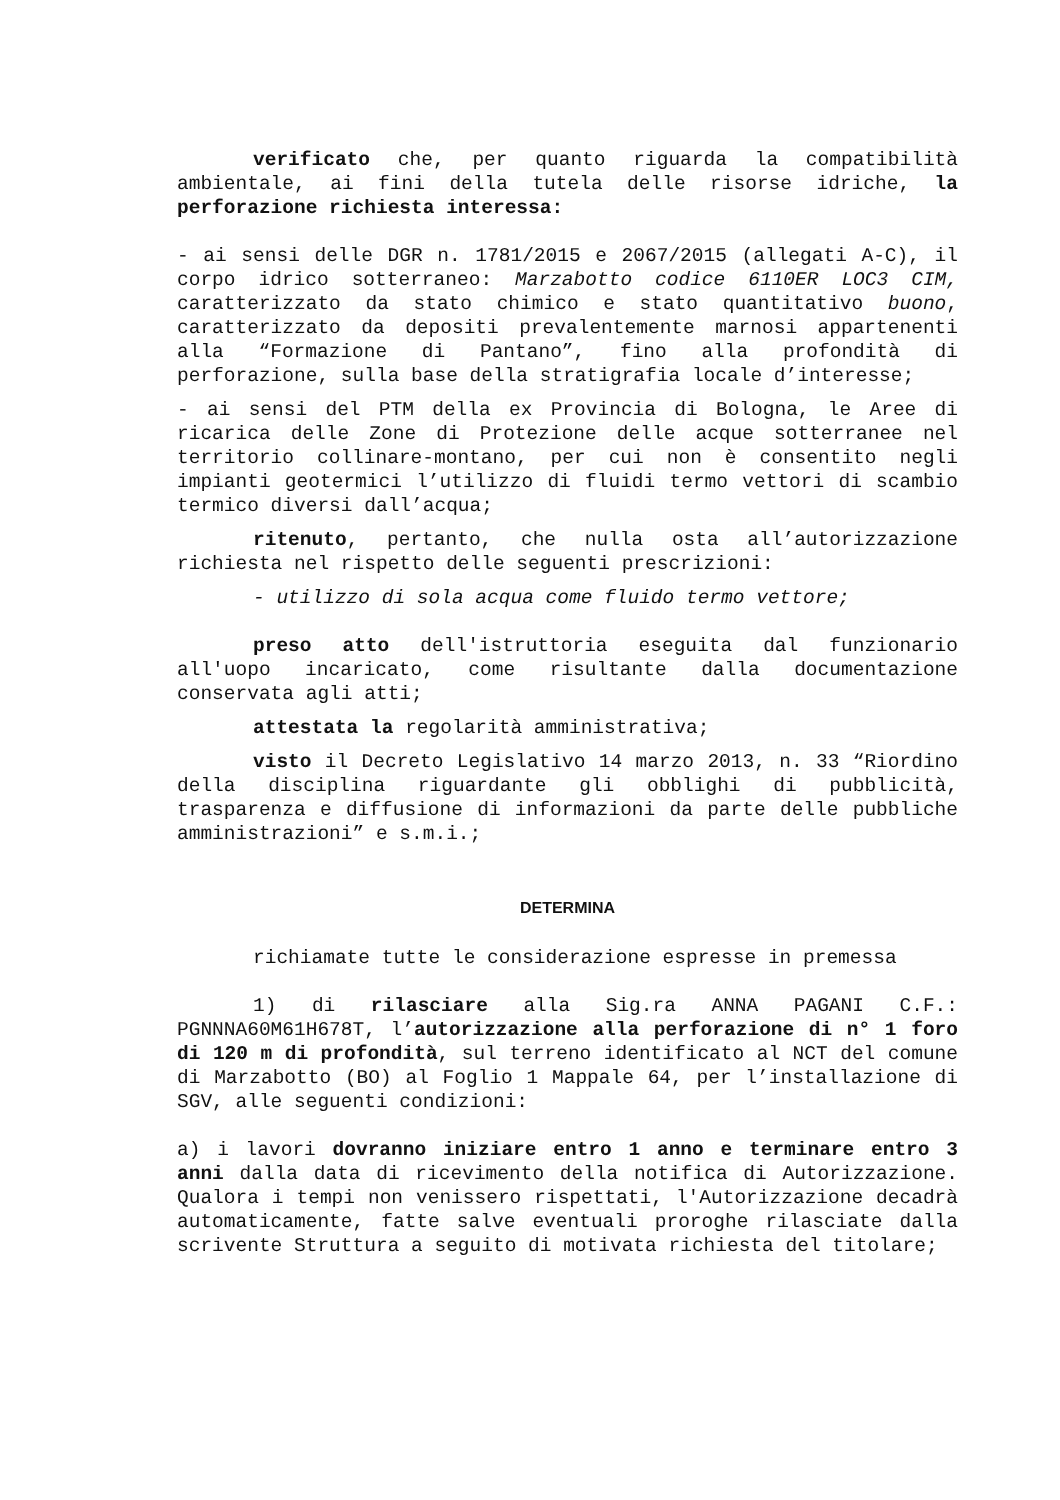verificato che, per quanto riguarda la compatibilità ambientale, ai fini della tutela delle risorse idriche, la perforazione richiesta interessa:
- ai sensi delle DGR n. 1781/2015 e 2067/2015 (allegati A-C), il corpo idrico sotterraneo: Marzabotto codice 6110ER LOC3 CIM, caratterizzato da stato chimico e stato quantitativo buono, caratterizzato da depositi prevalentemente marnosi appartenenti alla “Formazione di Pantano”, fino alla profondità di perforazione, sulla base della stratigrafia locale d’interesse;
- ai sensi del PTM della ex Provincia di Bologna, le Aree di ricarica delle Zone di Protezione delle acque sotterranee nel territorio collinare-montano, per cui non è consentito negli impianti geotermici l’utilizzo di fluidi termo vettori di scambio termico diversi dall’acqua;
ritenuto, pertanto, che nulla osta all’autorizzazione richiesta nel rispetto delle seguenti prescrizioni:
- utilizzo di sola acqua come fluido termo vettore;
preso atto dell'istruttoria eseguita dal funzionario all'uopo incaricato, come risultante dalla documentazione conservata agli atti;
attestata la regolarità amministrativa;
visto il Decreto Legislativo 14 marzo 2013, n. 33 “Riordino della disciplina riguardante gli obblighi di pubblicità, trasparenza e diffusione di informazioni da parte delle pubbliche amministrazioni” e s.m.i.;
DETERMINA
richiamate tutte le considerazione espresse in premessa
1) di rilasciare alla Sig.ra ANNA PAGANI C.F.: PGNNNA60M61H678T, l’autorizzazione alla perforazione di n° 1 foro di 120 m di profondità, sul terreno identificato al NCT del comune di Marzabotto (BO) al Foglio 1 Mappale 64, per l’installazione di SGV, alle seguenti condizioni:
a) i lavori dovranno iniziare entro 1 anno e terminare entro 3 anni dalla data di ricevimento della notifica di Autorizzazione. Qualora i tempi non venissero rispettati, l'Autorizzazione decadrà automaticamente, fatte salve eventuali proroghe rilasciate dalla scrivente Struttura a seguito di motivata richiesta del titolare;